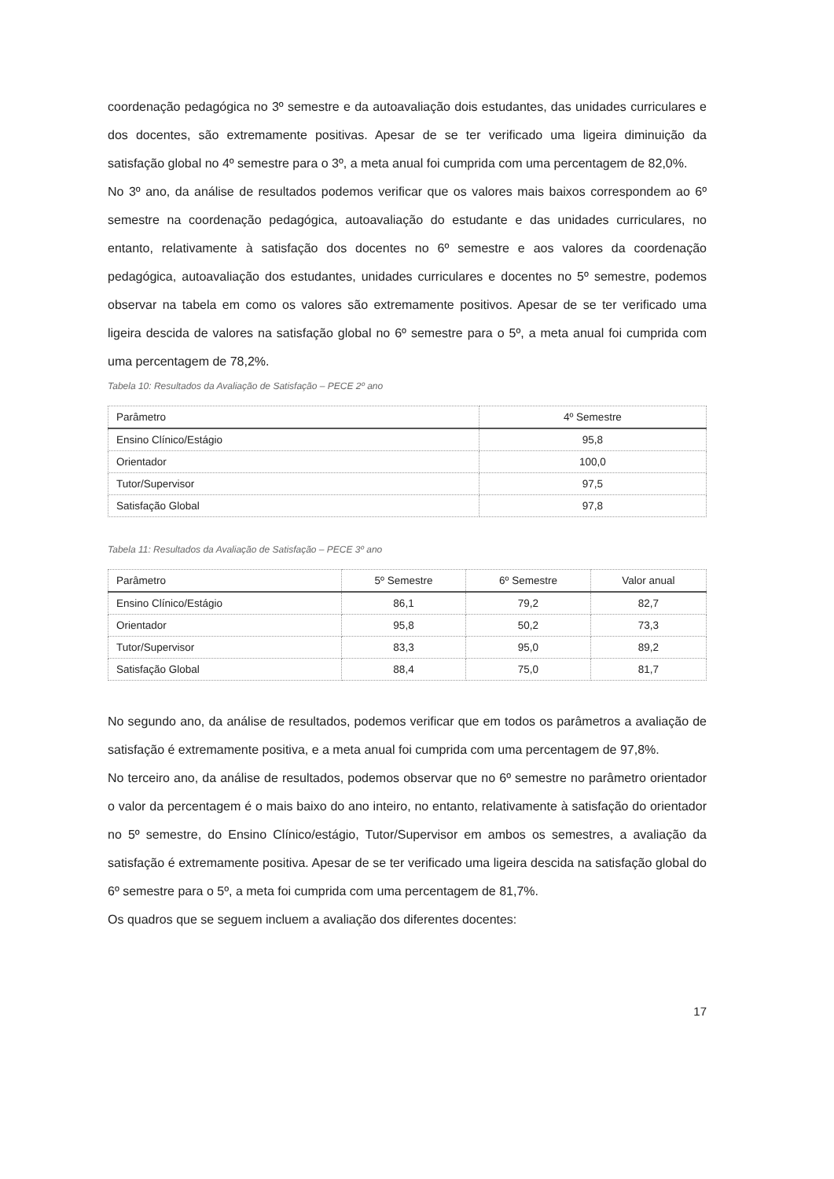coordenação pedagógica no 3º semestre e da autoavaliação dois estudantes, das unidades curriculares e dos docentes, são extremamente positivas. Apesar de se ter verificado uma ligeira diminuição da satisfação global no 4º semestre para o 3º, a meta anual foi cumprida com uma percentagem de 82,0%.
No 3º ano, da análise de resultados podemos verificar que os valores mais baixos correspondem ao 6º semestre na coordenação pedagógica, autoavaliação do estudante e das unidades curriculares, no entanto, relativamente à satisfação dos docentes no 6º semestre e aos valores da coordenação pedagógica, autoavaliação dos estudantes, unidades curriculares e docentes no 5º semestre, podemos observar na tabela em como os valores são extremamente positivos. Apesar de se ter verificado uma ligeira descida de valores na satisfação global no 6º semestre para o 5º, a meta anual foi cumprida com uma percentagem de 78,2%.
Tabela 10: Resultados da Avaliação de Satisfação – PECE 2º ano
| Parâmetro | 4º Semestre |
| --- | --- |
| Ensino Clínico/Estágio | 95,8 |
| Orientador | 100,0 |
| Tutor/Supervisor | 97,5 |
| Satisfação Global | 97,8 |
Tabela 11: Resultados da Avaliação de Satisfação – PECE 3º ano
| Parâmetro | 5º Semestre | 6º Semestre | Valor anual |
| --- | --- | --- | --- |
| Ensino Clínico/Estágio | 86,1 | 79,2 | 82,7 |
| Orientador | 95,8 | 50,2 | 73,3 |
| Tutor/Supervisor | 83,3 | 95,0 | 89,2 |
| Satisfação Global | 88,4 | 75,0 | 81,7 |
No segundo ano, da análise de resultados, podemos verificar que em todos os parâmetros a avaliação de satisfação é extremamente positiva, e a meta anual foi cumprida com uma percentagem de 97,8%.
No terceiro ano, da análise de resultados, podemos observar que no 6º semestre no parâmetro orientador o valor da percentagem é o mais baixo do ano inteiro, no entanto, relativamente à satisfação do orientador no 5º semestre, do Ensino Clínico/estágio, Tutor/Supervisor em ambos os semestres, a avaliação da satisfação é extremamente positiva. Apesar de se ter verificado uma ligeira descida na satisfação global do 6º semestre para o 5º, a meta foi cumprida com uma percentagem de 81,7%.
Os quadros que se seguem incluem a avaliação dos diferentes docentes:
17